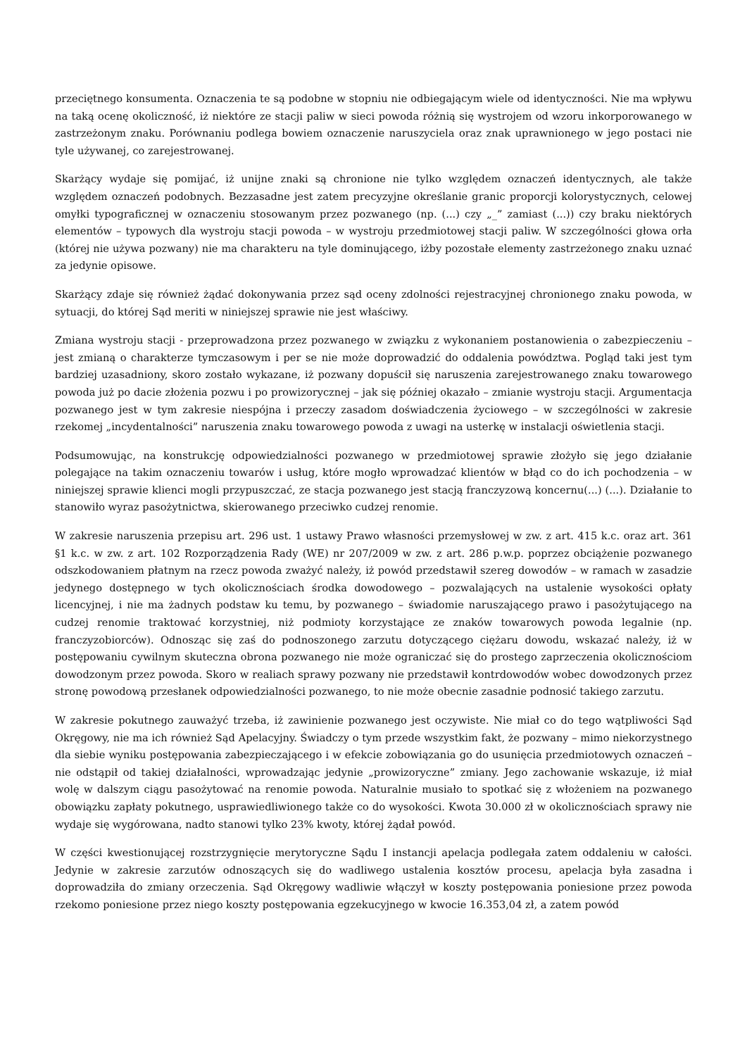przeciętnego konsumenta. Oznaczenia te są podobne w stopniu nie odbiegającym wiele od identyczności. Nie ma wpływu na taką ocenę okoliczność, iż niektóre ze stacji paliw w sieci powoda różnią się wystrojem od wzoru inkorporowanego w zastrzeżonym znaku. Porównaniu podlega bowiem oznaczenie naruszyciela oraz znak uprawnionego w jego postaci nie tyle używanej, co zarejestrowanej.
Skarżący wydaje się pomijać, iż unijne znaki są chronione nie tylko względem oznaczeń identycznych, ale także względem oznaczeń podobnych. Bezzasadne jest zatem precyzyjne określanie granic proporcji kolorystycznych, celowej omyłki typograficznej w oznaczeniu stosowanym przez pozwanego (np. (...) czy „_” zamiast (...)) czy braku niektórych elementów – typowych dla wystroju stacji powoda – w wystroju przedmiotowej stacji paliw. W szczególności głowa orła (której nie używa pozwany) nie ma charakteru na tyle dominującego, iżby pozostałe elementy zastrzeżonego znaku uznać za jedynie opisowe.
Skarżący zdaje się również żądać dokonywania przez sąd oceny zdolności rejestracyjnej chronionego znaku powoda, w sytuacji, do której Sąd meriti w niniejszej sprawie nie jest właściwy.
Zmiana wystroju stacji - przeprowadzona przez pozwanego w związku z wykonaniem postanowienia o zabezpieczeniu – jest zmianą o charakterze tymczasowym i per se nie może doprowadzić do oddalenia powództwa. Pogląd taki jest tym bardziej uzasadniony, skoro zostało wykazane, iż pozwany dopuścił się naruszenia zarejestrowanego znaku towarowego powoda już po dacie złożenia pozwu i po prowizorycznej – jak się później okazało – zmianie wystroju stacji. Argumentacja pozwanego jest w tym zakresie niespójna i przeczy zasadom doświadczenia życiowego – w szczególności w zakresie rzekomej „incydentalności” naruszenia znaku towarowego powoda z uwagi na usterkę w instalacji oświetlenia stacji.
Podsumowując, na konstrukcję odpowiedzialności pozwanego w przedmiotowej sprawie złożyło się jego działanie polegające na takim oznaczeniu towarów i usług, które mogło wprowadzać klientów w błąd co do ich pochodzenia – w niniejszej sprawie klienci mogli przypuszczać, ze stacja pozwanego jest stacją franczyzową koncernu(...) (...). Działanie to stanowiło wyraz pasożytnictwa, skierowanego przeciwko cudzej renomie.
W zakresie naruszenia przepisu art. 296 ust. 1 ustawy Prawo własności przemysłowej w zw. z art. 415 k.c. oraz art. 361 §1 k.c. w zw. z art. 102 Rozporządzenia Rady (WE) nr 207/2009 w zw. z art. 286 p.w.p. poprzez obciążenie pozwanego odszkodowaniem płatnym na rzecz powoda zważyć należy, iż powód przedstawił szereg dowodów – w ramach w zasadzie jedynego dostępnego w tych okolicznościach środka dowodowego – pozwalających na ustalenie wysokości opłaty licencyjnej, i nie ma żadnych podstaw ku temu, by pozwanego – świadomie naruszającego prawo i pasożytującego na cudzej renomie traktować korzystniej, niż podmioty korzystające ze znaków towarowych powoda legalnie (np. franczyzobiorców). Odnosząc się zaś do podnoszonego zarzutu dotyczącego ciężaru dowodu, wskazać należy, iż w postępowaniu cywilnym skuteczna obrona pozwanego nie może ograniczać się do prostego zaprzeczenia okolicznościom dowodzonym przez powoda. Skoro w realiach sprawy pozwany nie przedstawił kontrdowodów wobec dowodzonych przez stronę powodową przesłanek odpowiedzialności pozwanego, to nie może obecnie zasadnie podnosić takiego zarzutu.
W zakresie pokutnego zauważyć trzeba, iż zawinienie pozwanego jest oczywiste. Nie miał co do tego wątpliwości Sąd Okręgowy, nie ma ich również Sąd Apelacyjny. Świadczy o tym przede wszystkim fakt, że pozwany – mimo niekorzystnego dla siebie wyniku postępowania zabezpieczającego i w efekcie zobowiązania go do usunięcia przedmiotowych oznaczeń – nie odstąpił od takiej działalności, wprowadzając jedynie „prowizoryczne” zmiany. Jego zachowanie wskazuje, iż miał wolę w dalszym ciągu pasożytować na renomie powoda. Naturalnie musiało to spotkać się z włożeniem na pozwanego obowiązku zapłaty pokutnego, usprawiedliwionego także co do wysokości. Kwota 30.000 zł w okolicznościach sprawy nie wydaje się wygórowana, nadto stanowi tylko 23% kwoty, której żądał powód.
W części kwestionującej rozstrzygnięcie merytoryczne Sądu I instancji apelacja podlegała zatem oddaleniu w całości. Jedynie w zakresie zarzutów odnoszących się do wadliwego ustalenia kosztów procesu, apelacja była zasadna i doprowadziła do zmiany orzeczenia. Sąd Okręgowy wadliwie włączył w koszty postępowania poniesione przez powoda rzekomo poniesione przez niego koszty postępowania egzekucyjnego w kwocie 16.353,04 zł, a zatem powód